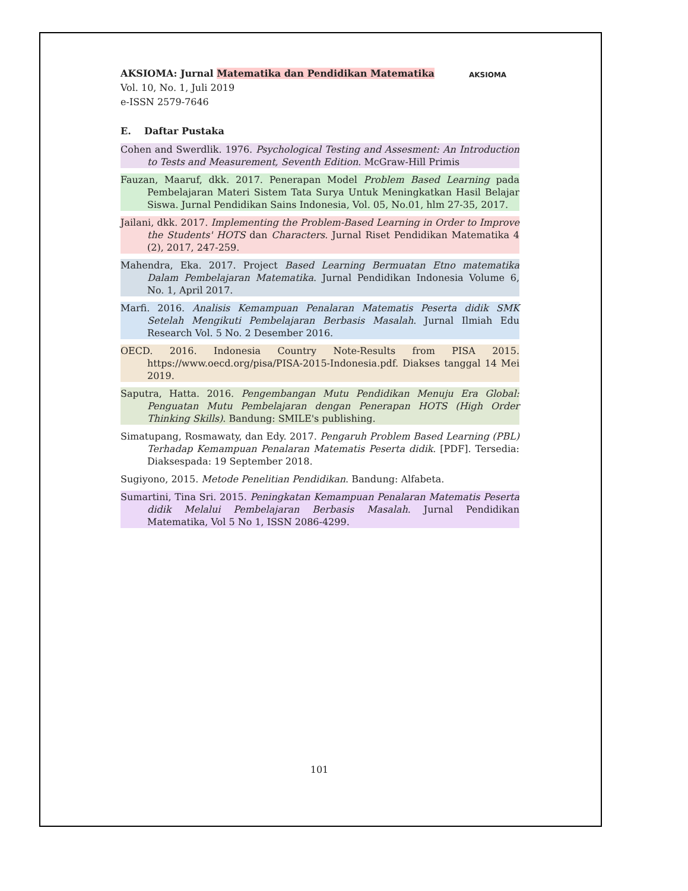AKSIOMA: Jurnal Matematika dan Pendidikan Matematika
Vol. 10, No. 1, Juli 2019
e-ISSN 2579-7646
AKSIOMA
E. Daftar Pustaka
Cohen and Swerdlik. 1976. Psychological Testing and Assesment: An Introduction to Tests and Measurement, Seventh Edition. McGraw-Hill Primis
Fauzan, Maaruf, dkk. 2017. Penerapan Model Problem Based Learning pada Pembelajaran Materi Sistem Tata Surya Untuk Meningkatkan Hasil Belajar Siswa. Jurnal Pendidikan Sains Indonesia, Vol. 05, No.01, hlm 27-35, 2017.
Jailani, dkk. 2017. Implementing the Problem-Based Learning in Order to Improve the Students' HOTS dan Characters. Jurnal Riset Pendidikan Matematika 4 (2), 2017, 247-259.
Mahendra, Eka. 2017. Project Based Learning Bermuatan Etno matematika Dalam Pembelajaran Matematika. Jurnal Pendidikan Indonesia Volume 6, No. 1, April 2017.
Marfi. 2016. Analisis Kemampuan Penalaran Matematis Peserta didik SMK Setelah Mengikuti Pembelajaran Berbasis Masalah. Jurnal Ilmiah Edu Research Vol. 5 No. 2 Desember 2016.
OECD. 2016. Indonesia Country Note-Results from PISA 2015. https://www.oecd.org/pisa/PISA-2015-Indonesia.pdf. Diakses tanggal 14 Mei 2019.
Saputra, Hatta. 2016. Pengembangan Mutu Pendidikan Menuju Era Global: Penguatan Mutu Pembelajaran dengan Penerapan HOTS (High Order Thinking Skills). Bandung: SMILE's publishing.
Simatupang, Rosmawaty, dan Edy. 2017. Pengaruh Problem Based Learning (PBL) Terhadap Kemampuan Penalaran Matematis Peserta didik. [PDF]. Tersedia: Diaksespada: 19 September 2018.
Sugiyono, 2015. Metode Penelitian Pendidikan. Bandung: Alfabeta.
Sumartini, Tina Sri. 2015. Peningkatan Kemampuan Penalaran Matematis Peserta didik Melalui Pembelajaran Berbasis Masalah. Jurnal Pendidikan Matematika, Vol 5 No 1, ISSN 2086-4299.
101